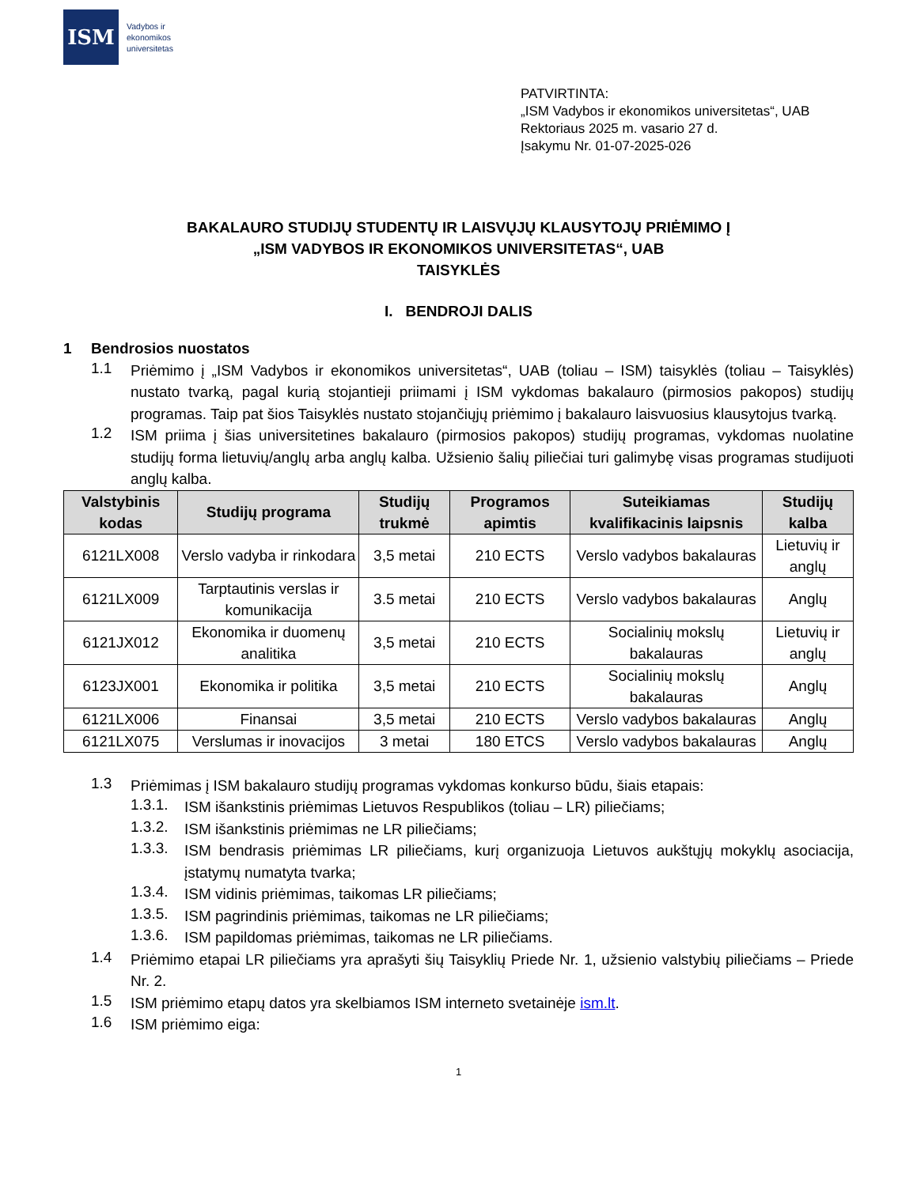ISM
Vadybos ir
ekonomikos
universitetas
PATVIRTINTA:
„ISM Vadybos ir ekonomikos universitetas“, UAB
Rektoriaus 2025 m. vasario 27 d.
Įsakymu Nr. 01-07-2025-026
BAKALAURO STUDIJŲ STUDENTŲ IR LAISVŲJŲ KLAUSYTOJŲ PRIĖMIMO Į
„ISM VADYBOS IR EKONOMIKOS UNIVERSITETAS“, UAB
TAISYKLĖS
I. BENDROJI DALIS
1 Bendrosios nuostatos
1.1
Priėmimo į „ISM Vadybos ir ekonomikos universitetas“, UAB (toliau – ISM) taisyklės (toliau – Taisyklės) nustato tvarką, pagal kurią stojantieji priimami į ISM vykdomas bakalauro (pirmosios pakopos) studijų programas. Taip pat šios Taisyklės nustato stojančiųjų priėmimo į bakalauro laisvuosius klausytojus tvarką.
1.2
ISM priima į šias universitetines bakalauro (pirmosios pakopos) studijų programas, vykdomas nuolatine studijų forma lietuvių/anglų arba anglų kalba. Užsienio šalių piliečiai turi galimybę visas programas studijuoti anglų kalba.
| Valstybinis kodas | Studijų programa | Studijų trukmė | Programos apimtis | Suteikiamas kvalifikacinis laipsnis | Studijų kalba |
| --- | --- | --- | --- | --- | --- |
| 6121LX008 | Verslo vadyba ir rinkodara | 3,5 metai | 210 ECTS | Verslo vadybos bakalauras | Lietuvių ir anglų |
| 6121LX009 | Tarptautinis verslas ir komunikacija | 3.5 metai | 210 ECTS | Verslo vadybos bakalauras | Anglų |
| 6121JX012 | Ekonomika ir duomenų analitika | 3,5 metai | 210 ECTS | Socialinių mokslų bakalauras | Lietuvių ir anglų |
| 6123JX001 | Ekonomika ir politika | 3,5 metai | 210 ECTS | Socialinių mokslų bakalauras | Anglų |
| 6121LX006 | Finansai | 3,5 metai | 210 ECTS | Verslo vadybos bakalauras | Anglų |
| 6121LX075 | Verslumas ir inovacijos | 3 metai | 180 ETCS | Verslo vadybos bakalauras | Anglų |
1.3
Priėmimas į ISM bakalauro studijų programas vykdomas konkurso būdu, šiais etapais:
1.3.1.
ISM išankstinis priėmimas Lietuvos Respublikos (toliau – LR) piliečiams;
1.3.2.
ISM išankstinis priėmimas ne LR piliečiams;
1.3.3.
ISM bendrasis priėmimas LR piliečiams, kurį organizuoja Lietuvos aukštųjų mokyklų asociacija, įstatymų numatyta tvarka;
1.3.4.
ISM vidinis priėmimas, taikomas LR piliečiams;
1.3.5.
ISM pagrindinis priėmimas, taikomas ne LR piliečiams;
1.3.6.
ISM papildomas priėmimas, taikomas ne LR piliečiams.
1.4
Priėmimo etapai LR piliečiams yra aprašyti šių Taisyklių Priede Nr. 1, užsienio valstybių piliečiams – Priede Nr. 2.
1.5
ISM priėmimo etapų datos yra skelbiamos ISM interneto svetainėje ism.lt.
1.6
ISM priėmimo eiga:
1